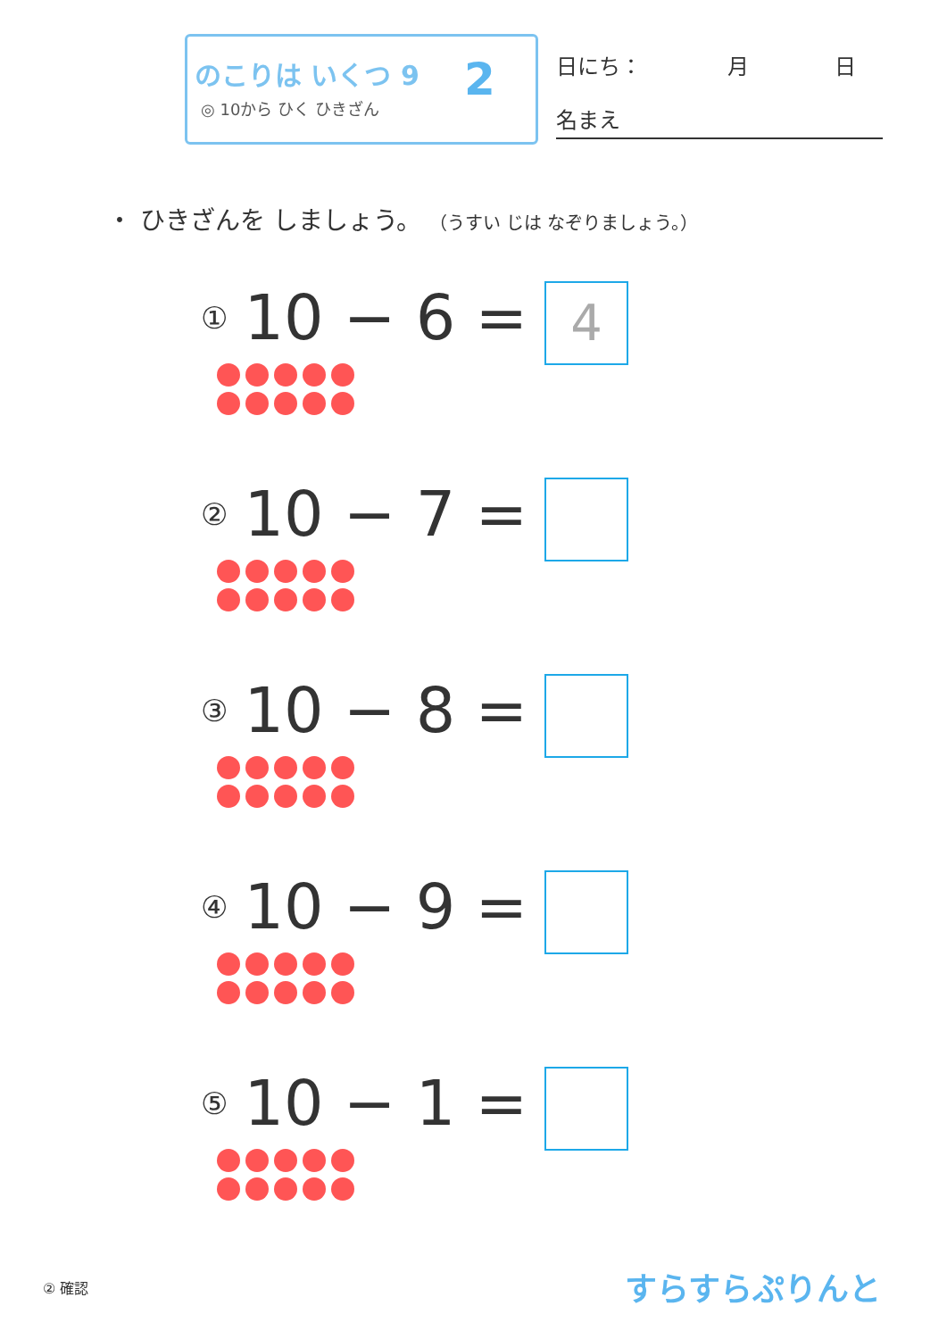のこりは いくつ 9
◎ 10から ひく ひきざん 2 日にち：　　　　月　　　　日
名まえ
・ ひきざんを しましょう。 （うすい じは なぞりましょう。）
① 10 − 6 =
4
② 10 − 7 =
③ 10 − 8 =
④ 10 − 9 =
⑤ 10 − 1 =
② 確認 すらすらぷりんと